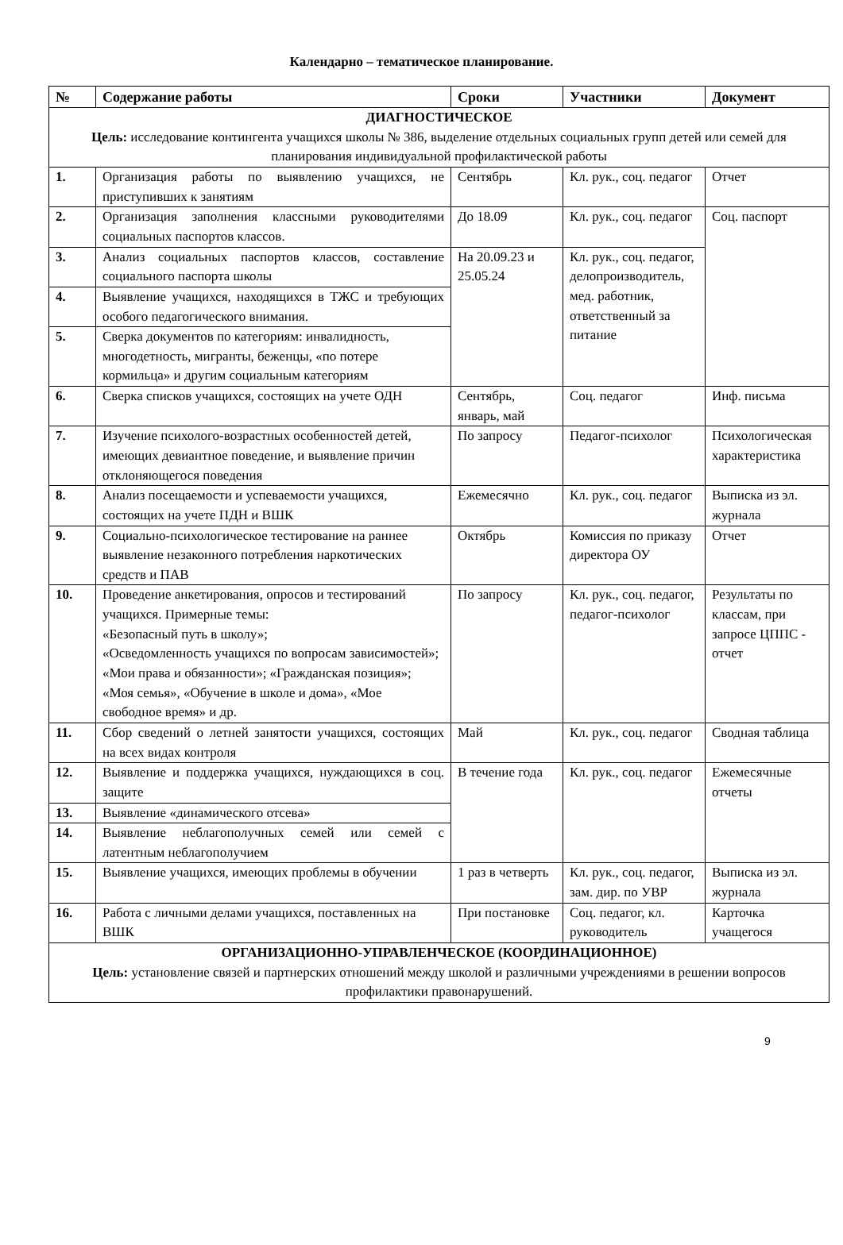Календарно – тематическое планирование.
| № | Содержание работы | Сроки | Участники | Документ |
| --- | --- | --- | --- | --- |
| ДИАГНОСТИЧЕСКОЕ Цель: исследование контингента учащихся школы № 386, выделение отдельных социальных групп детей или семей для планирования индивидуальной профилактической работы | | | | |
| 1. | Организация работы по выявлению учащихся, не приступивших к занятиям | Сентябрь | Кл. рук., соц. педагог | Отчет |
| 2. | Организация заполнения классными руководителями социальных паспортов классов. | До 18.09 | Кл. рук., соц. педагог | Соц. паспорт |
| 3. | Анализ социальных паспортов классов, составление социального паспорта школы | На 20.09.23 и 25.05.24 | Кл. рук., соц. педагог, делопроизводитель, мед. работник, ответственный за питание | |
| 4. | Выявление учащихся, находящихся в ТЖС и требующих особого педагогического внимания. | | | |
| 5. | Сверка документов по категориям: инвалидность, многодетность, мигранты, беженцы, «по потере кормильца» и другим социальным категориям | | | |
| 6. | Сверка списков учащихся, состоящих на учете ОДН | Сентябрь, январь, май | Соц. педагог | Инф. письма |
| 7. | Изучение психолого-возрастных особенностей детей, имеющих девиантное поведение, и выявление причин отклоняющегося поведения | По запросу | Педагог-психолог | Психологическая характеристика |
| 8. | Анализ посещаемости и успеваемости учащихся, состоящих на учете ПДН и ВШК | Ежемесячно | Кл. рук., соц. педагог | Выписка из эл. журнала |
| 9. | Социально-психологическое тестирование на раннее выявление незаконного потребления наркотических средств и ПАВ | Октябрь | Комиссия по приказу директора ОУ | Отчет |
| 10. | Проведение анкетирования, опросов и тестирований учащихся. Примерные темы: «Безопасный путь в школу»; «Осведомленность учащихся по вопросам зависимостей»; «Мои права и обязанности»; «Гражданская позиция»; «Моя семья», «Обучение в школе и дома», «Мое свободное время» и др. | По запросу | Кл. рук., соц. педагог, педагог-психолог | Результаты по классам, при запросе ЦППС - отчет |
| 11. | Сбор сведений о летней занятости учащихся, состоящих на всех видах контроля | Май | Кл. рук., соц. педагог | Сводная таблица |
| 12. | Выявление и поддержка учащихся, нуждающихся в соц. защите | В течение года | Кл. рук., соц. педагог | Ежемесячные отчеты |
| 13. | Выявление «динамического отсева» | | | |
| 14. | Выявление неблагополучных семей или семей с латентным неблагополучием | | | |
| 15. | Выявление учащихся, имеющих проблемы в обучении | 1 раз в четверть | Кл. рук., соц. педагог, зам. дир. по УВР | Выписка из эл. журнала |
| 16. | Работа с личными делами учащихся, поставленных на ВШК | При постановке | Соц. педагог, кл. руководитель | Карточка учащегося |
| ОРГАНИЗАЦИОННО-УПРАВЛЕНЧЕСКОЕ (КООРДИНАЦИОННОЕ) Цель: установление связей и партнерских отношений между школой и различными учреждениями в решении вопросов профилактики правонарушений. | | | | |
9